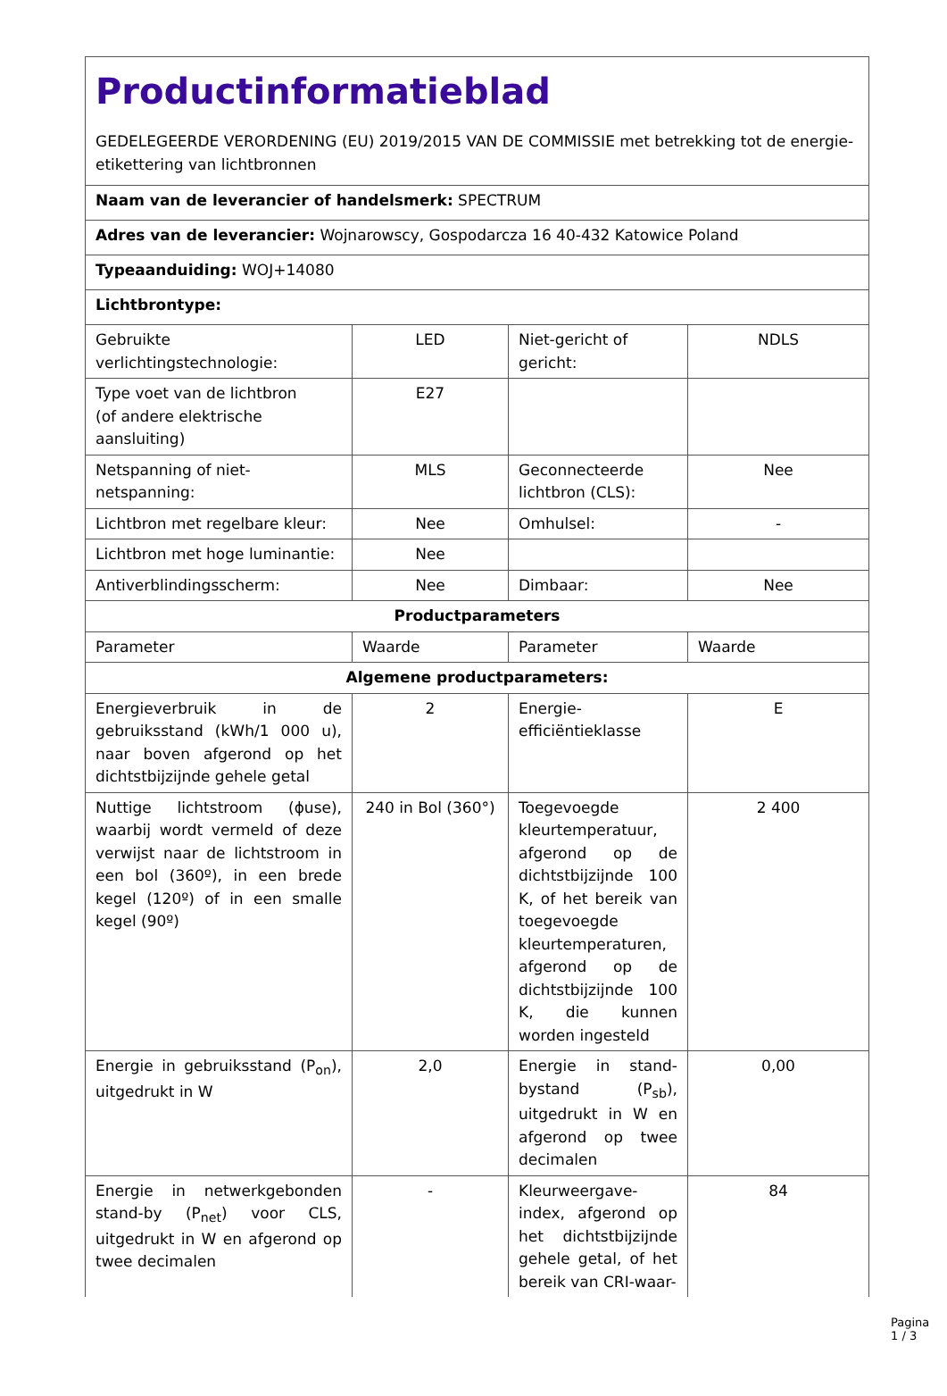| Productinformatieblad GEDELEGEERDE VERORDENING (EU) 2019/2015 VAN DE COMMISSIE met betrekking tot de energie-etikettering van lichtbronnen | | | |
| Naam van de leverancier of handelsmerk: SPECTRUM | | | |
| Adres van de leverancier: Wojnarowscy, Gospodarcza 16 40-432 Katowice Poland | | | |
| Typeaanduiding: WOJ+14080 | | | |
| Lichtbrontype: | | | |
| Gebruikte verlichtingstechnologie: | LED | Niet-gericht of gericht: | NDLS |
| Type voet van de lichtbron (of andere elektrische aansluiting) | E27 | | |
| Netspanning of niet-netspanning: | MLS | Geconnecteerde lichtbron (CLS): | Nee |
| Lichtbron met regelbare kleur: | Nee | Omhulsel: | - |
| Lichtbron met hoge luminantie: | Nee | | |
| Antiverblindingsscherm: | Nee | Dimbaar: | Nee |
| Productparameters | | | |
| Parameter | Waarde | Parameter | Waarde |
| Algemene productparameters: | | | |
| Energieverbruik in de gebruiksstand (kWh/1 000 u), naar boven afgerond op het dichtstbijzijnde gehele getal | 2 | Energie-efficiëntieklasse | E |
| Nuttige lichtstroom (ϕuse), waarbij wordt vermeld of deze verwijst naar de lichtstroom in een bol (360º), in een brede kegel (120º) of in een smalle kegel (90º) | 240 in Bol (360°) | Toegevoegde kleurtemperatuur, afgerond op de dichtstbijzijnde 100 K, of het bereik van toegevoegde kleurtemperaturen, afgerond op de dichtstbijzijnde 100 K, die kunnen worden ingesteld | 2 400 |
| Energie in gebruiksstand (P<sub>on</sub>), uitgedrukt in W | 2,0 | Energie in stand-bystand (P<sub>sb</sub>), uitgedrukt in W en afgerond op twee decimalen | 0,00 |
| Energie in netwerkgebonden stand-by (P<sub>net</sub>) voor CLS, uitgedrukt in W en afgerond op twee decimalen | - | Kleurweergave-index, afgerond op het dichtstbijzijnde gehele getal, of het bereik van CRI-waar- | 84 |
Pagina 1 / 3